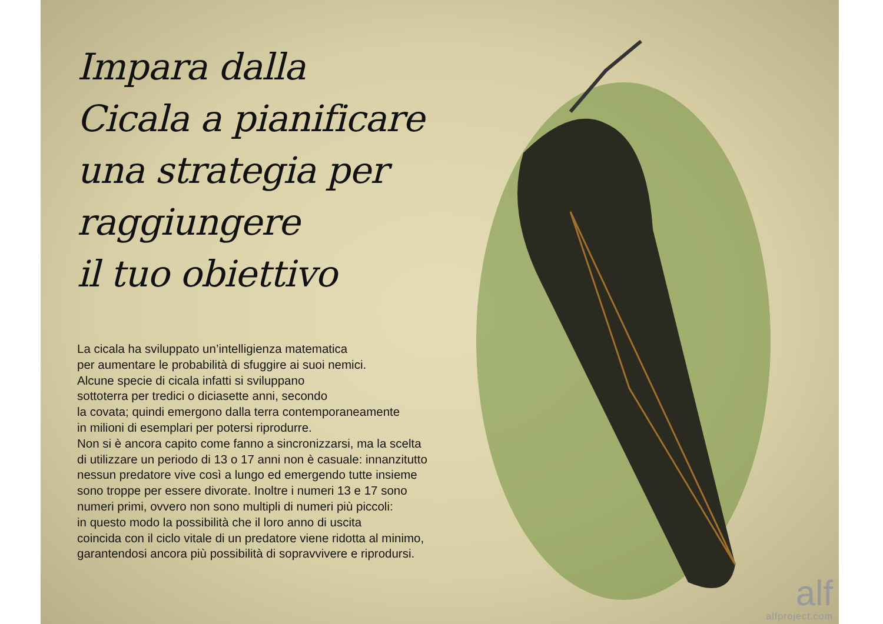Impara dalla
Cicala a pianificare
una strategia per
raggiungere
il tuo obiettivo
La cicala ha sviluppato un’intelligienza matematica
per aumentare le probabilità di sfuggire ai suoi nemici.
Alcune specie di cicala infatti si sviluppano
sottoterra per tredici o diciasette anni, secondo
la covata; quindi emergono dalla terra contemporaneamente
in milioni di esemplari per potersi riprodurre.
Non si è ancora capito come fanno a sincronizzarsi, ma la scelta
di utilizzare un periodo di 13 o 17 anni non è casuale: innanzitutto
nessun predatore vive così a lungo ed emergendo tutte insieme
sono troppe per essere divorate. Inoltre i numeri 13 e 17 sono
numeri primi, ovvero non sono multipli di numeri più piccoli:
in questo modo la possibilità che il loro anno di uscita
coincida con il ciclo vitale di un predatore viene ridotta al minimo,
garantendosi ancora più possibilità di sopravvivere e riprodursi.
alf
alfproject.com